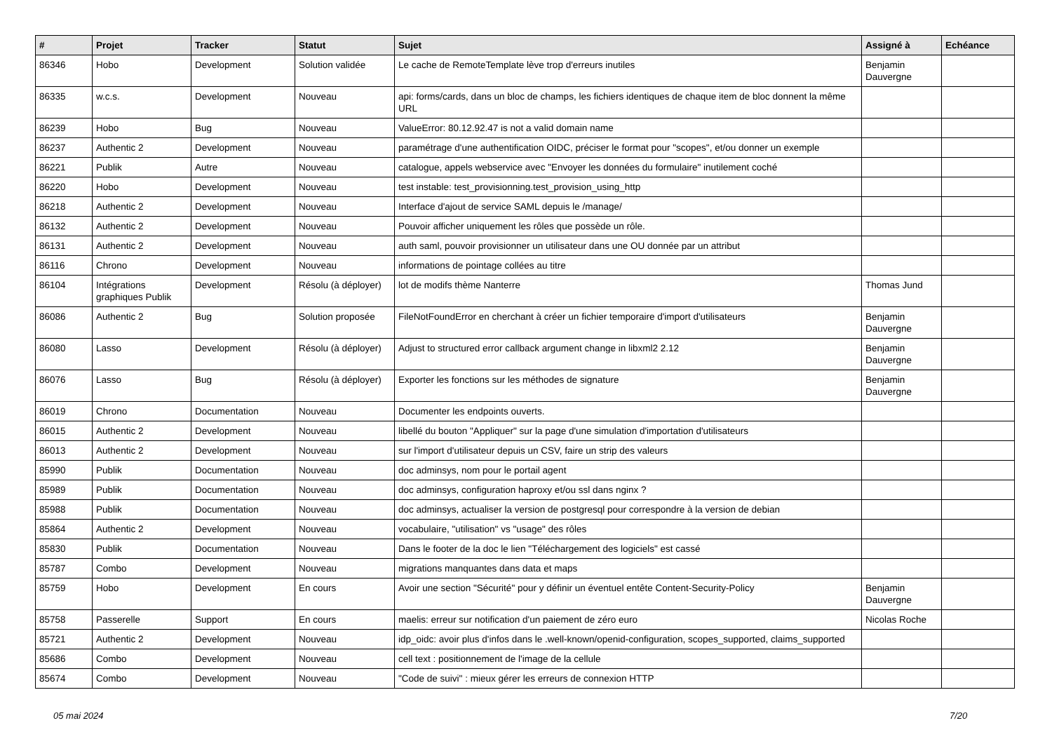| # | Projet | Tracker | Statut | Sujet | Assigné à | Echéance |
| --- | --- | --- | --- | --- | --- | --- |
| 86346 | Hobo | Development | Solution validée | Le cache de RemoteTemplate lève trop d'erreurs inutiles | Benjamin Dauvergne | |
| 86335 | w.c.s. | Development | Nouveau | api: forms/cards, dans un bloc de champs, les fichiers identiques de chaque item de bloc donnent la même URL | | |
| 86239 | Hobo | Bug | Nouveau | ValueError: 80.12.92.47 is not a valid domain name | | |
| 86237 | Authentic 2 | Development | Nouveau | paramétrage d'une authentification OIDC, préciser le format pour "scopes", et/ou donner un exemple | | |
| 86221 | Publik | Autre | Nouveau | catalogue, appels webservice avec "Envoyer les données du formulaire" inutilement coché | | |
| 86220 | Hobo | Development | Nouveau | test instable: test_provisionning.test_provision_using_http | | |
| 86218 | Authentic 2 | Development | Nouveau | Interface d'ajout de service SAML depuis le /manage/ | | |
| 86132 | Authentic 2 | Development | Nouveau | Pouvoir afficher uniquement les rôles que possède un rôle. | | |
| 86131 | Authentic 2 | Development | Nouveau | auth saml, pouvoir provisionner un utilisateur dans une OU donnée par un attribut | | |
| 86116 | Chrono | Development | Nouveau | informations de pointage collées au titre | | |
| 86104 | Intégrations graphiques Publik | Development | Résolu (à déployer) | lot de modifs thème Nanterre | Thomas Jund | |
| 86086 | Authentic 2 | Bug | Solution proposée | FileNotFoundError en cherchant à créer un fichier temporaire d'import d'utilisateurs | Benjamin Dauvergne | |
| 86080 | Lasso | Development | Résolu (à déployer) | Adjust to structured error callback argument change in libxml2 2.12 | Benjamin Dauvergne | |
| 86076 | Lasso | Bug | Résolu (à déployer) | Exporter les fonctions sur les méthodes de signature | Benjamin Dauvergne | |
| 86019 | Chrono | Documentation | Nouveau | Documenter les endpoints ouverts. | | |
| 86015 | Authentic 2 | Development | Nouveau | libellé du bouton "Appliquer" sur la page d'une simulation d'importation d'utilisateurs | | |
| 86013 | Authentic 2 | Development | Nouveau | sur l'import d'utilisateur depuis un CSV, faire un strip des valeurs | | |
| 85990 | Publik | Documentation | Nouveau | doc adminsys, nom pour le portail agent | | |
| 85989 | Publik | Documentation | Nouveau | doc adminsys, configuration haproxy et/ou ssl dans nginx ? | | |
| 85988 | Publik | Documentation | Nouveau | doc adminsys, actualiser la version de postgresql pour correspondre à la version de debian | | |
| 85864 | Authentic 2 | Development | Nouveau | vocabulaire, "utilisation" vs "usage" des rôles | | |
| 85830 | Publik | Documentation | Nouveau | Dans le footer de la doc le lien "Téléchargement des logiciels" est cassé | | |
| 85787 | Combo | Development | Nouveau | migrations manquantes dans data et maps | | |
| 85759 | Hobo | Development | En cours | Avoir une section "Sécurité" pour y définir un éventuel entête Content-Security-Policy | Benjamin Dauvergne | |
| 85758 | Passerelle | Support | En cours | maelis: erreur sur notification d'un paiement de zéro euro | Nicolas Roche | |
| 85721 | Authentic 2 | Development | Nouveau | idp_oidc: avoir plus d'infos dans le .well-known/openid-configuration, scopes_supported, claims_supported | | |
| 85686 | Combo | Development | Nouveau | cell text : positionnement de l'image de la cellule | | |
| 85674 | Combo | Development | Nouveau | "Code de suivi" : mieux gérer les erreurs de connexion HTTP | | |
05 mai 2024 7/20